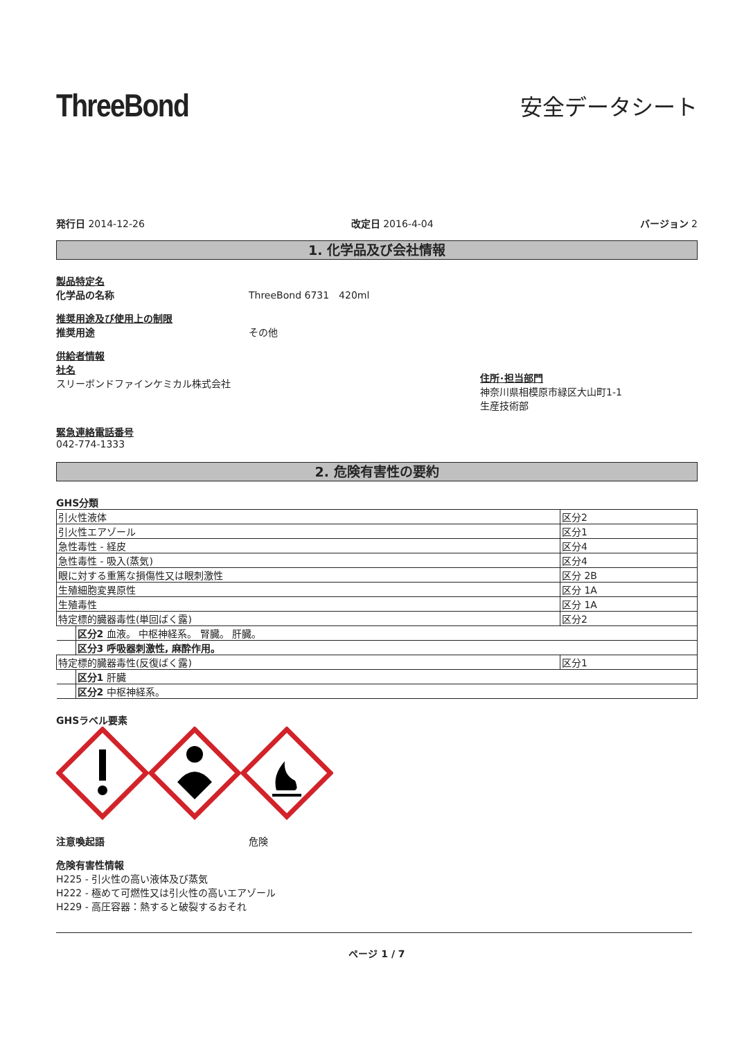ThreeBond
安全データシート
発行日 2014-12-26 改定日 2016-4-04 バージョン 2
1. 化学品及び会社情報
製品特定名
化学品の名称 ThreeBond 6731　420ml
推奨用途及び使用上の制限
推奨用途 その他
供給者情報
社名
スリーボンドファインケミカル株式会社
住所･担当部門
神奈川県相模原市緑区大山町1-1
生産技術部
緊急連絡電話番号
042-774-1333
2. 危険有害性の要約
GHS分類
| 引火性液体 | 区分2 |
| 引火性エアゾール | 区分1 |
| 急性毒性 - 経皮 | 区分4 |
| 急性毒性 - 吸入(蒸気) | 区分4 |
| 眼に対する重篤な損傷性又は眼刺激性 | 区分 2B |
| 生殖細胞変異原性 | 区分 1A |
| 生殖毒性 | 区分 1A |
| 特定標的臓器毒性(単回ばく露) | 区分2 |
| 区分2 血液。 中枢神経系。 腎臓。 肝臓。 | |
| 区分3 呼吸器刺激性, 麻酔作用。 | |
| 特定標的臓器毒性(反復ばく露) | 区分1 |
| 区分1 肝臓 | |
| 区分2 中枢神経系。 | |
GHSラベル要素
注意喚起語 危険
危険有害性情報
H225 - 引火性の高い液体及び蒸気
H222 - 極めて可燃性又は引火性の高いエアゾール
H229 - 高圧容器：熱すると破裂するおそれ
ページ 1 / 7